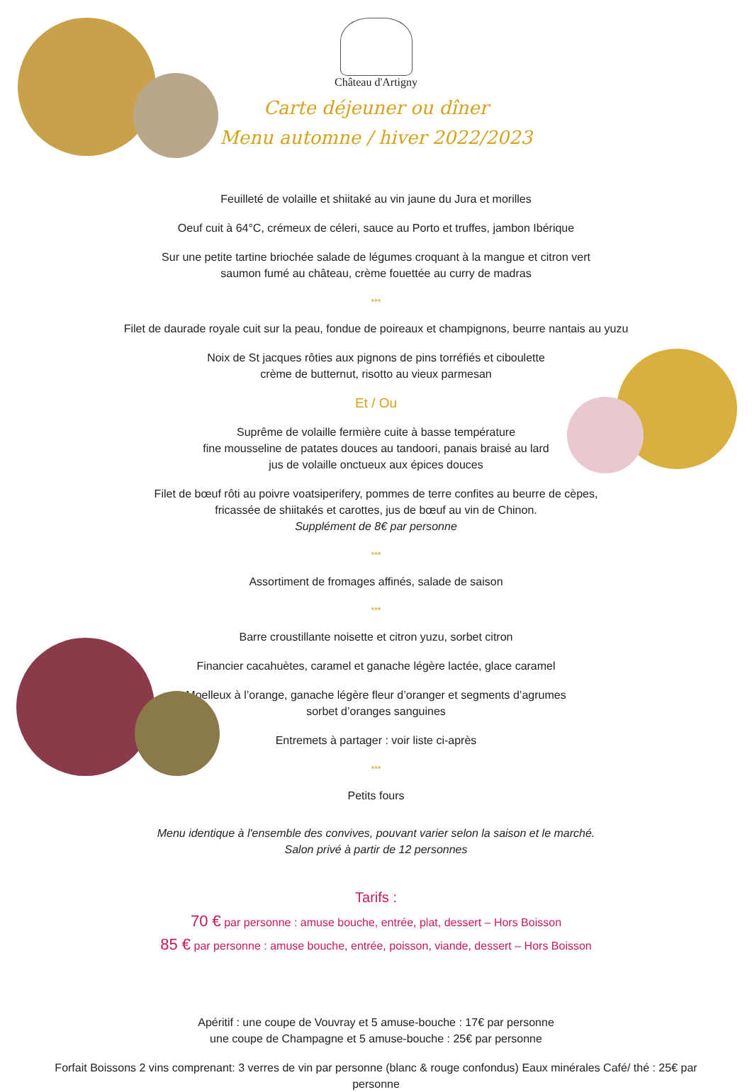Château d'Artigny
Carte déjeuner ou dîner
Menu automne / hiver 2022/2023
Feuilleté de volaille et shiitaké au vin jaune du Jura et morilles
Oeuf cuit à 64°C, crémeux de céleri, sauce au Porto et truffes, jambon Ibérique
Sur une petite tartine briochée salade de légumes croquant à la mangue et citron vert
saumon fumé au château, crème fouettée au curry de madras
***
Filet de daurade royale cuit sur la peau, fondue de poireaux et champignons, beurre nantais au yuzu
Noix de St jacques rôties aux pignons de pins torréfiés et ciboulette
crème de butternut, risotto au vieux parmesan
Et / Ou
Suprême de volaille fermière cuite à basse température
fine mousseline de patates douces au tandoori, panais braisé au lard
jus de volaille onctueux aux épices douces
Filet de bœuf rôti au poivre voatsiperifery, pommes de terre confites au beurre de cèpes,
fricassée de shiitakés et carottes, jus de bœuf au vin de Chinon.
Supplément de 8€ par personne
***
Assortiment de fromages affinés, salade de saison
***
Barre croustillante noisette et citron yuzu, sorbet citron
Financier cacahuètes, caramel et ganache légère lactée, glace caramel
Moelleux à l’orange, ganache légère fleur d’oranger et segments d’agrumes
sorbet d’oranges sanguines
Entremets à partager : voir liste ci-après
***
Petits fours
Menu identique à l'ensemble des convives, pouvant varier selon la saison et le marché.
Salon privé à partir de 12 personnes
Tarifs :
70 € par personne : amuse bouche, entrée, plat, dessert – Hors Boisson
85 € par personne : amuse bouche, entrée, poisson, viande, dessert – Hors Boisson
Apéritif : une coupe de Vouvray et 5 amuse-bouche : 17€ par personne
une coupe de Champagne et 5 amuse-bouche : 25€ par personne
Forfait Boissons 2 vins comprenant: 3 verres de vin par personne (blanc & rouge confondus) Eaux minérales Café/ thé : 25€ par personne